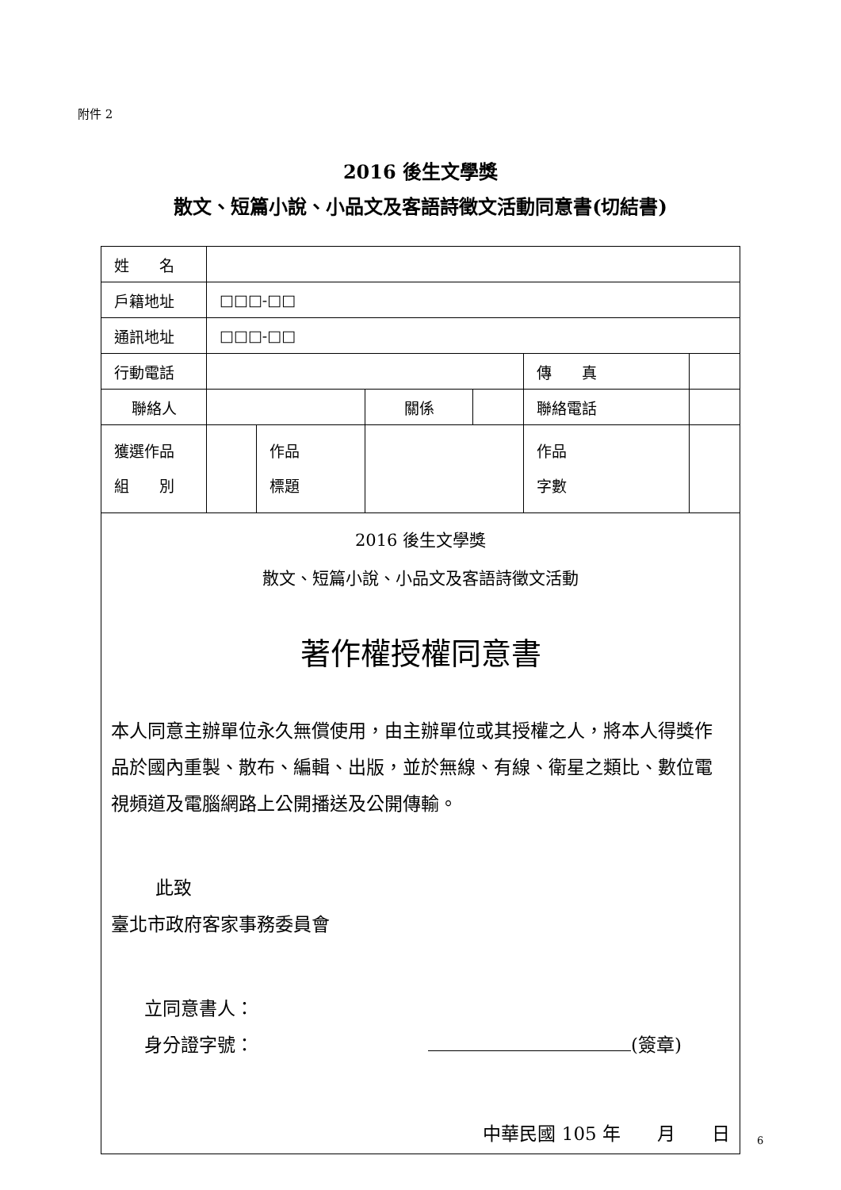附件 2
2016 後生文學獎
散文、短篇小說、小品文及客語詩徵文活動同意書(切結書)
| 姓 名 | | | | | | | |
| 戶籍地址 | □□□-□□ | | | | | | |
| 通訊地址 | □□□-□□ | | | | | | |
| 行動電話 | | | | | 傳 真 | | |
| 聯絡人 | | | 關係 | | 聯絡電話 | | |
| 獲選作品 組 別 | | 作品 標題 | | | 作品 字數 | | |
| 2016 後生文學獎 散文、短篇小說、小品文及客語詩徵文活動 著作權授權同意書 本人同意主辦單位永久無償使用，由主辦單位或其授權之人，將本人得獎作品於國內重製、散布、編輯、出版，並於無線、有線、衛星之類比、數位電視頻道及電腦網路上公開播送及公開傳輸。 此致 臺北市政府客家事務委員會 立同意書人： 身分證字號： (簽章) 中華民國 105 年 月 日 | | | | | | | |
6